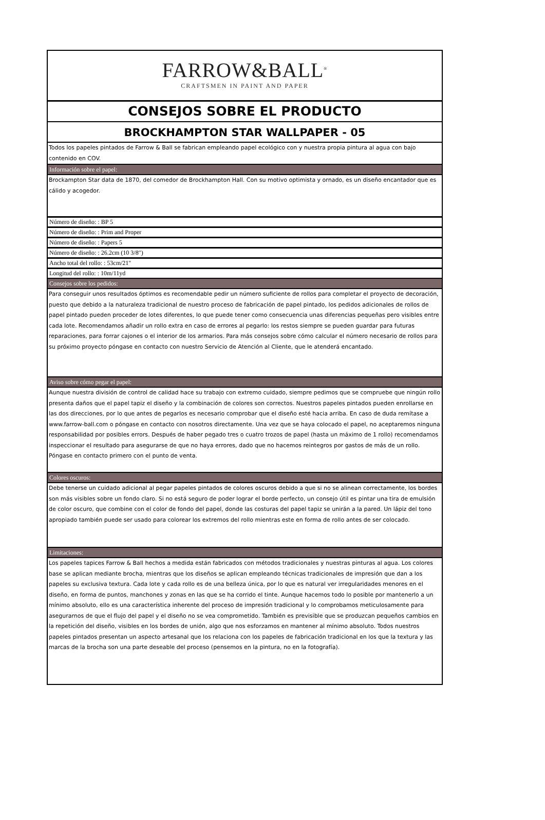FARROW&BALL<sup>®</sup>
CRAFTSMEN IN PAINT AND PAPER
CONSEJOS SOBRE EL PRODUCTO
BROCKHAMPTON STAR WALLPAPER - 05
Todos los papeles pintados de Farrow & Ball se fabrican empleando papel ecológico con y nuestra propia pintura al agua con bajo contenido en COV.
Información sobre el papel:
Brockampton Star data de 1870, del comedor de Brockhampton Hall. Con su motivo optimista y ornado, es un diseño encantador que es cálido y acogedor.
Número de diseño: : BP 5
Número de diseño: : Prim and Proper
Número de diseño: : Papers 5
Número de diseño: : 26.2cm (10 3/8″)
Ancho total del rollo: : 53cm/21"
Longitud del rollo: : 10m/11yd
Consejos sobre los pedidos:
Para conseguir unos resultados óptimos es recomendable pedir un número suficiente de rollos para completar el proyecto de decoración, puesto que debido a la naturaleza tradicional de nuestro proceso de fabricación de papel pintado, los pedidos adicionales de rollos de papel pintado pueden proceder de lotes diferentes, lo que puede tener como consecuencia unas diferencias pequeñas pero visibles entre cada lote. Recomendamos añadir un rollo extra en caso de errores al pegarlo: los restos siempre se pueden guardar para futuras reparaciones, para forrar cajones o el interior de los armarios. Para más consejos sobre cómo calcular el número necesario de rollos para su próximo proyecto póngase en contacto con nuestro Servicio de Atención al Cliente, que le atenderá encantado.
Aviso sobre cómo pegar el papel:
Aunque nuestra división de control de calidad hace su trabajo con extremo cuidado, siempre pedimos que se compruebe que ningún rollo presenta daños que el papel tapiz el diseño y la combinación de colores son correctos. Nuestros papeles pintados pueden enrollarse en las dos direcciones, por lo que antes de pegarlos es necesario comprobar que el diseño esté hacia arriba. En caso de duda remítase a www.farrow-ball.com o póngase en contacto con nosotros directamente. Una vez que se haya colocado el papel, no aceptaremos ninguna responsabilidad por posibles errors. Después de haber pegado tres o cuatro trozos de papel (hasta un máximo de 1 rollo) recomendamos inspeccionar el resultado para asegurarse de que no haya errores, dado que no hacemos reintegros por gastos de más de un rollo. Póngase en contacto primero con el punto de venta.
Colores oscuros:
Debe tenerse un cuidado adicional al pegar papeles pintados de colores oscuros debido a que si no se alinean correctamente, los bordes son más visibles sobre un fondo claro. Si no está seguro de poder lograr el borde perfecto, un consejo útil es pintar una tira de emulsión de color oscuro, que combine con el color de fondo del papel, donde las costuras del papel tapiz se unirán a la pared. Un lápiz del tono apropiado también puede ser usado para colorear los extremos del rollo mientras este en forma de rollo antes de ser colocado.
Limitaciones:
Los papeles tapices Farrow & Ball hechos a medida están fabricados con métodos tradicionales y nuestras pinturas al agua. Los colores base se aplican mediante brocha, mientras que los diseños se aplican empleando técnicas tradicionales de impresión que dan a los papeles su exclusiva textura. Cada lote y cada rollo es de una belleza única, por lo que es natural ver irregularidades menores en el diseño, en forma de puntos, manchones y zonas en las que se ha corrido el tinte. Aunque hacemos todo lo posible por mantenerlo a un mínimo absoluto, ello es una característica inherente del proceso de impresión tradicional y lo comprobamos meticulosamente para asegurarnos de que el flujo del papel y el diseño no se vea comprometido. También es previsible que se produzcan pequeños cambios en la repetición del diseño, visibles en los bordes de unión, algo que nos esforzamos en mantener al mínimo absoluto. Todos nuestros papeles pintados presentan un aspecto artesanal que los relaciona con los papeles de fabricación tradicional en los que la textura y las marcas de la brocha son una parte deseable del proceso (pensemos en la pintura, no en la fotografía).